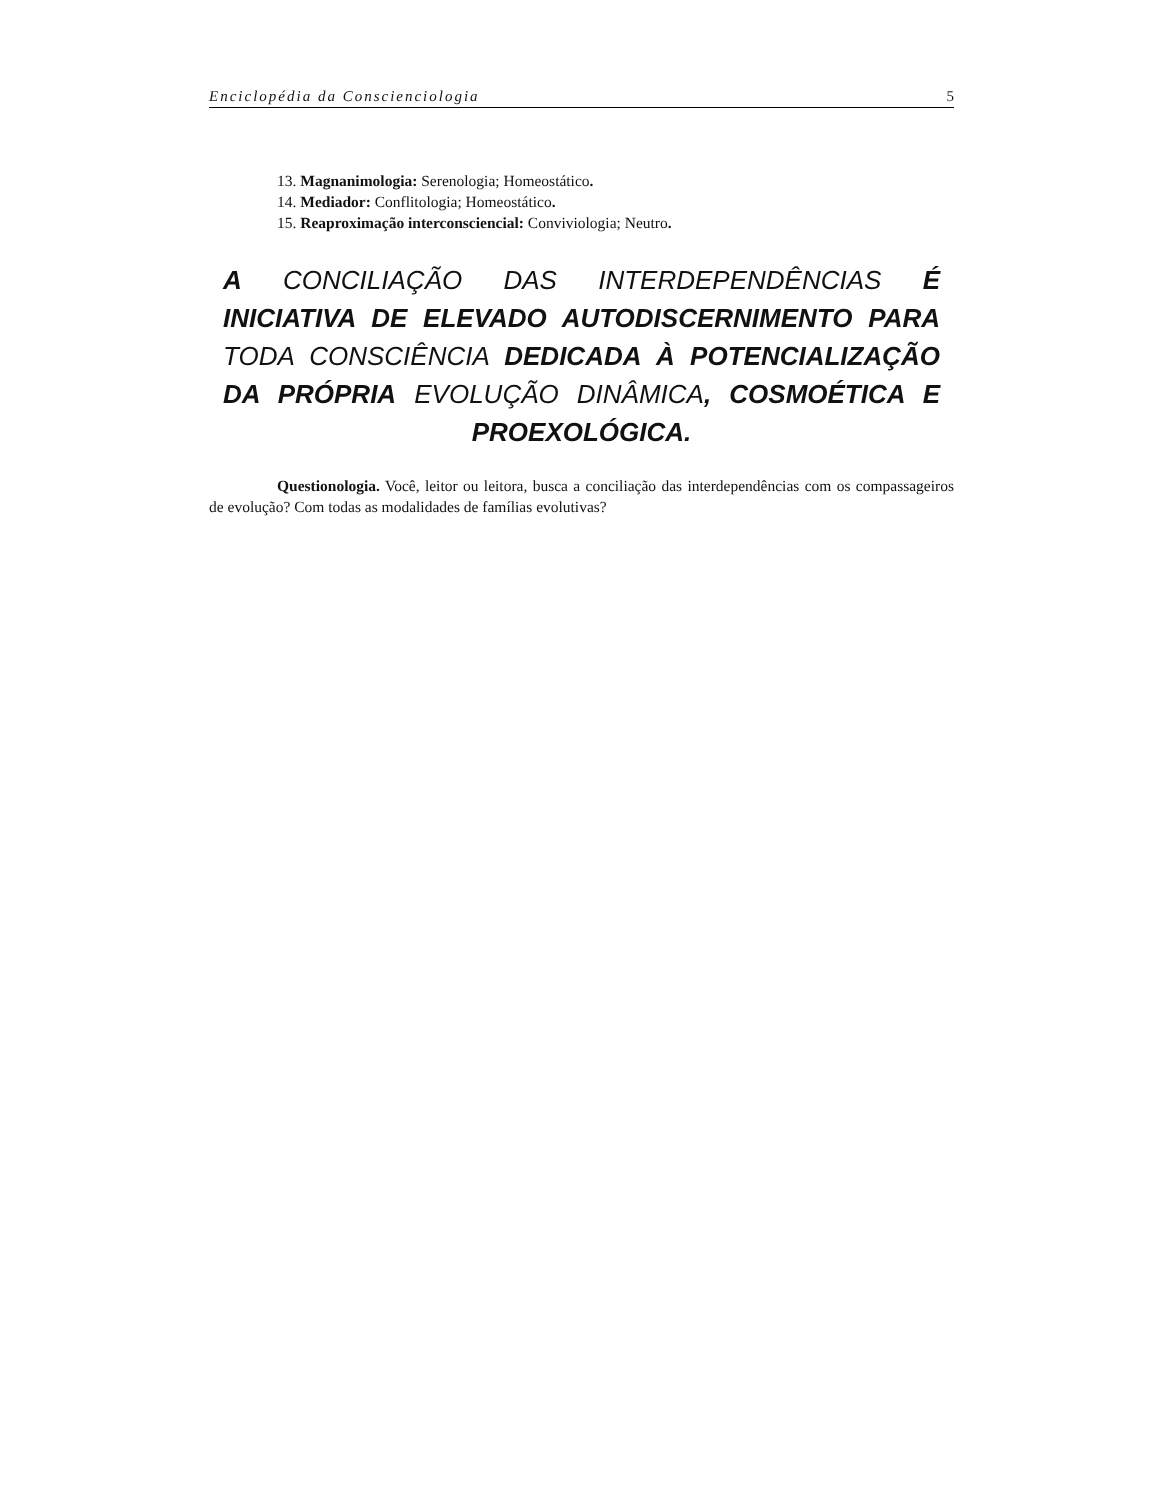Enciclopédia da Conscienciologia 5
13. Magnanimologia: Serenologia; Homeostático.
14. Mediador: Conflitologia; Homeostático.
15. Reaproximação interconsciencial: Conviviologia; Neutro.
A CONCILIAÇÃO DAS INTERDEPENDÊNCIAS É INICIATIVA DE ELEVADO AUTODISCERNIMENTO PARA TODA CONSCIÊNCIA DEDICADA À POTENCIALIZAÇÃO DA PRÓPRIA EVOLUÇÃO DINÂMICA, COSMOÉTICA E PROEXOLÓGICA.
Questionologia. Você, leitor ou leitora, busca a conciliação das interdependências com os compassageiros de evolução? Com todas as modalidades de famílias evolutivas?